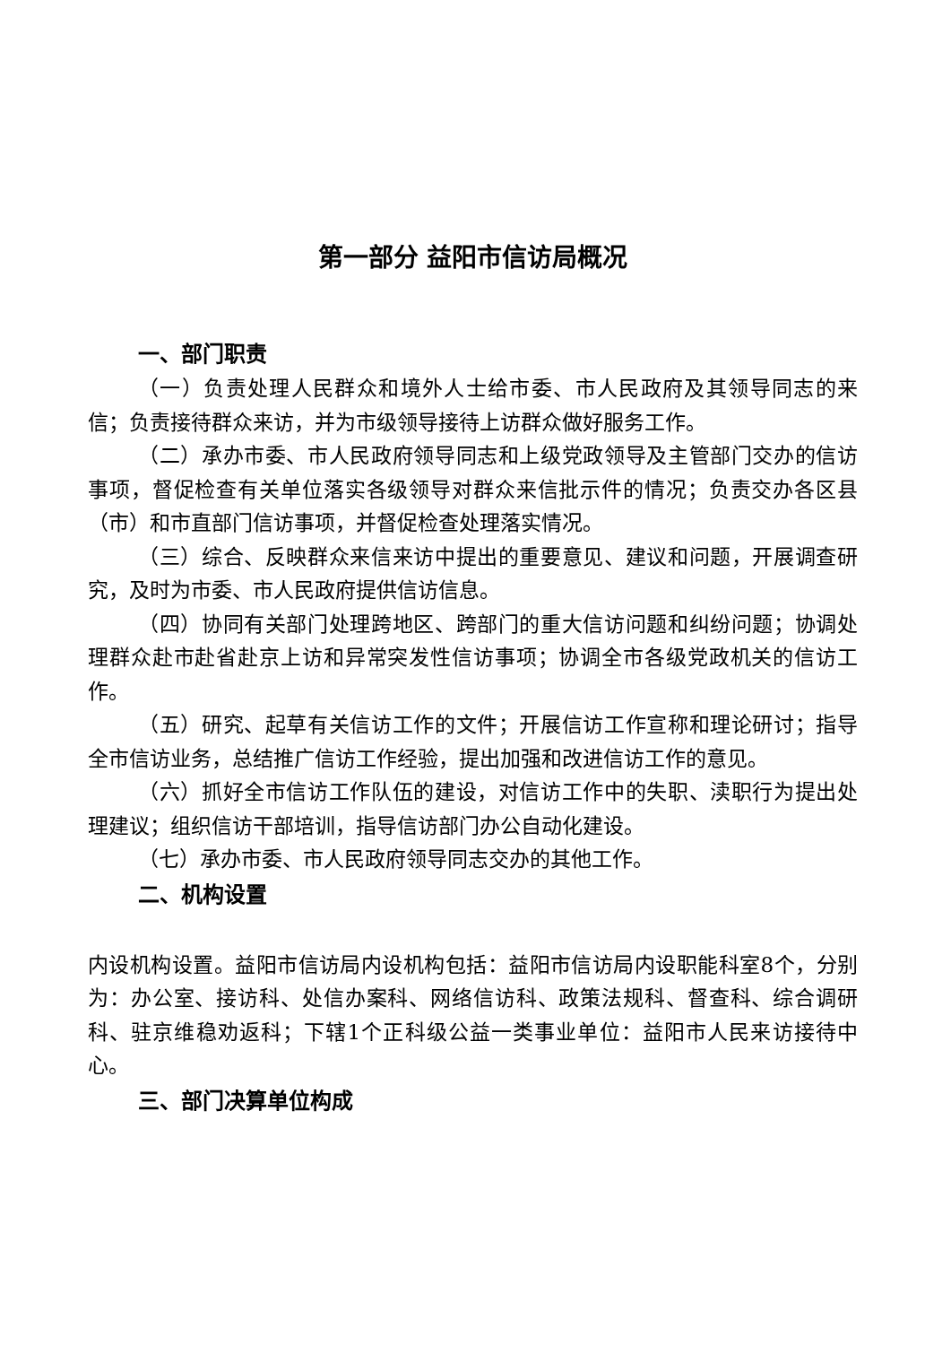第一部分 益阳市信访局概况
一、部门职责
（一）负责处理人民群众和境外人士给市委、市人民政府及其领导同志的来信；负责接待群众来访，并为市级领导接待上访群众做好服务工作。
（二）承办市委、市人民政府领导同志和上级党政领导及主管部门交办的信访事项，督促检查有关单位落实各级领导对群众来信批示件的情况；负责交办各区县（市）和市直部门信访事项，并督促检查处理落实情况。
（三）综合、反映群众来信来访中提出的重要意见、建议和问题，开展调查研究，及时为市委、市人民政府提供信访信息。
（四）协同有关部门处理跨地区、跨部门的重大信访问题和纠纷问题；协调处理群众赴市赴省赴京上访和异常突发性信访事项；协调全市各级党政机关的信访工作。
（五）研究、起草有关信访工作的文件；开展信访工作宣称和理论研讨；指导全市信访业务，总结推广信访工作经验，提出加强和改进信访工作的意见。
（六）抓好全市信访工作队伍的建设，对信访工作中的失职、渎职行为提出处理建议；组织信访干部培训，指导信访部门办公自动化建设。
（七）承办市委、市人民政府领导同志交办的其他工作。
二、机构设置
内设机构设置。益阳市信访局内设机构包括：益阳市信访局内设职能科室8个，分别为：办公室、接访科、处信办案科、网络信访科、政策法规科、督查科、综合调研科、驻京维稳劝返科；下辖1个正科级公益一类事业单位：益阳市人民来访接待中心。
三、部门决算单位构成